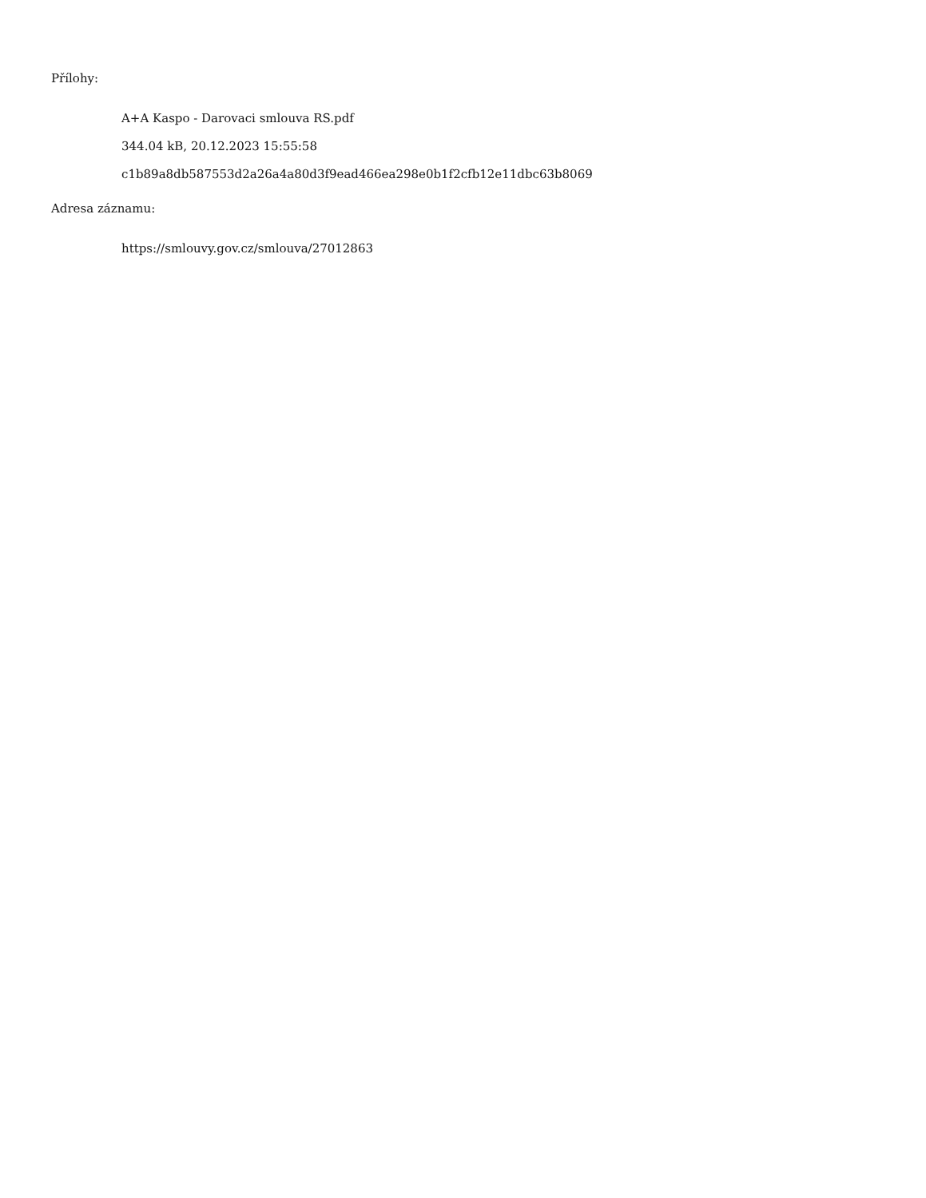Přílohy:
A+A Kaspo - Darovaci smlouva RS.pdf
344.04 kB, 20.12.2023 15:55:58
c1b89a8db587553d2a26a4a80d3f9ead466ea298e0b1f2cfb12e11dbc63b8069
Adresa záznamu:
https://smlouvy.gov.cz/smlouva/27012863